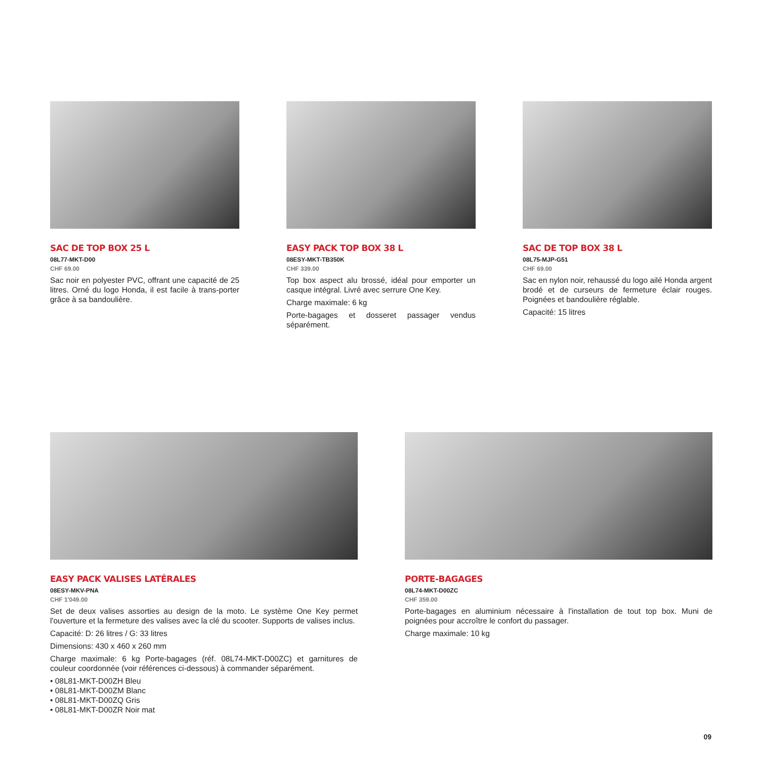SAC DE TOP BOX 25 L
08L77-MKT-D00
CHF 69.00
Sac noir en polyester PVC, offrant une capacité de 25 litres. Orné du logo Honda, il est facile à trans-porter grâce à sa bandoulière.
EASY PACK TOP BOX 38 L
08ESY-MKT-TB350K
CHF 339.00
Top box aspect alu brossé, idéal pour emporter un casque intégral. Livré avec serrure One Key.
Charge maximale: 6 kg
Porte-bagages et dosseret passager vendus séparément.
SAC DE TOP BOX 38 L
08L75-MJP-G51
CHF 69.00
Sac en nylon noir, rehaussé du logo ailé Honda argent brodé et de curseurs de fermeture éclair rouges. Poignées et bandoulière réglable.
Capacité: 15 litres
EASY PACK VALISES LATÉRALES
08ESY-MKV-PNA
CHF 1'049.00
Set de deux valises assorties au design de la moto. Le système One Key permet l'ouverture et la fermeture des valises avec la clé du scooter. Supports de valises inclus.
Capacité: D: 26 litres / G: 33 litres
Dimensions: 430 x 460 x 260 mm
Charge maximale: 6 kg Porte-bagages (réf. 08L74-MKT-D00ZC) et garnitures de couleur coordonnée (voir références ci-dessous) à commander séparément.
• 08L81-MKT-D00ZH Bleu
• 08L81-MKT-D00ZM Blanc
• 08L81-MKT-D00ZQ Gris
• 08L81-MKT-D00ZR Noir mat
PORTE-BAGAGES
08L74-MKT-D00ZC
CHF 359.00
Porte-bagages en aluminium nécessaire à l'installation de tout top box. Muni de poignées pour accroître le confort du passager.
Charge maximale: 10 kg
09